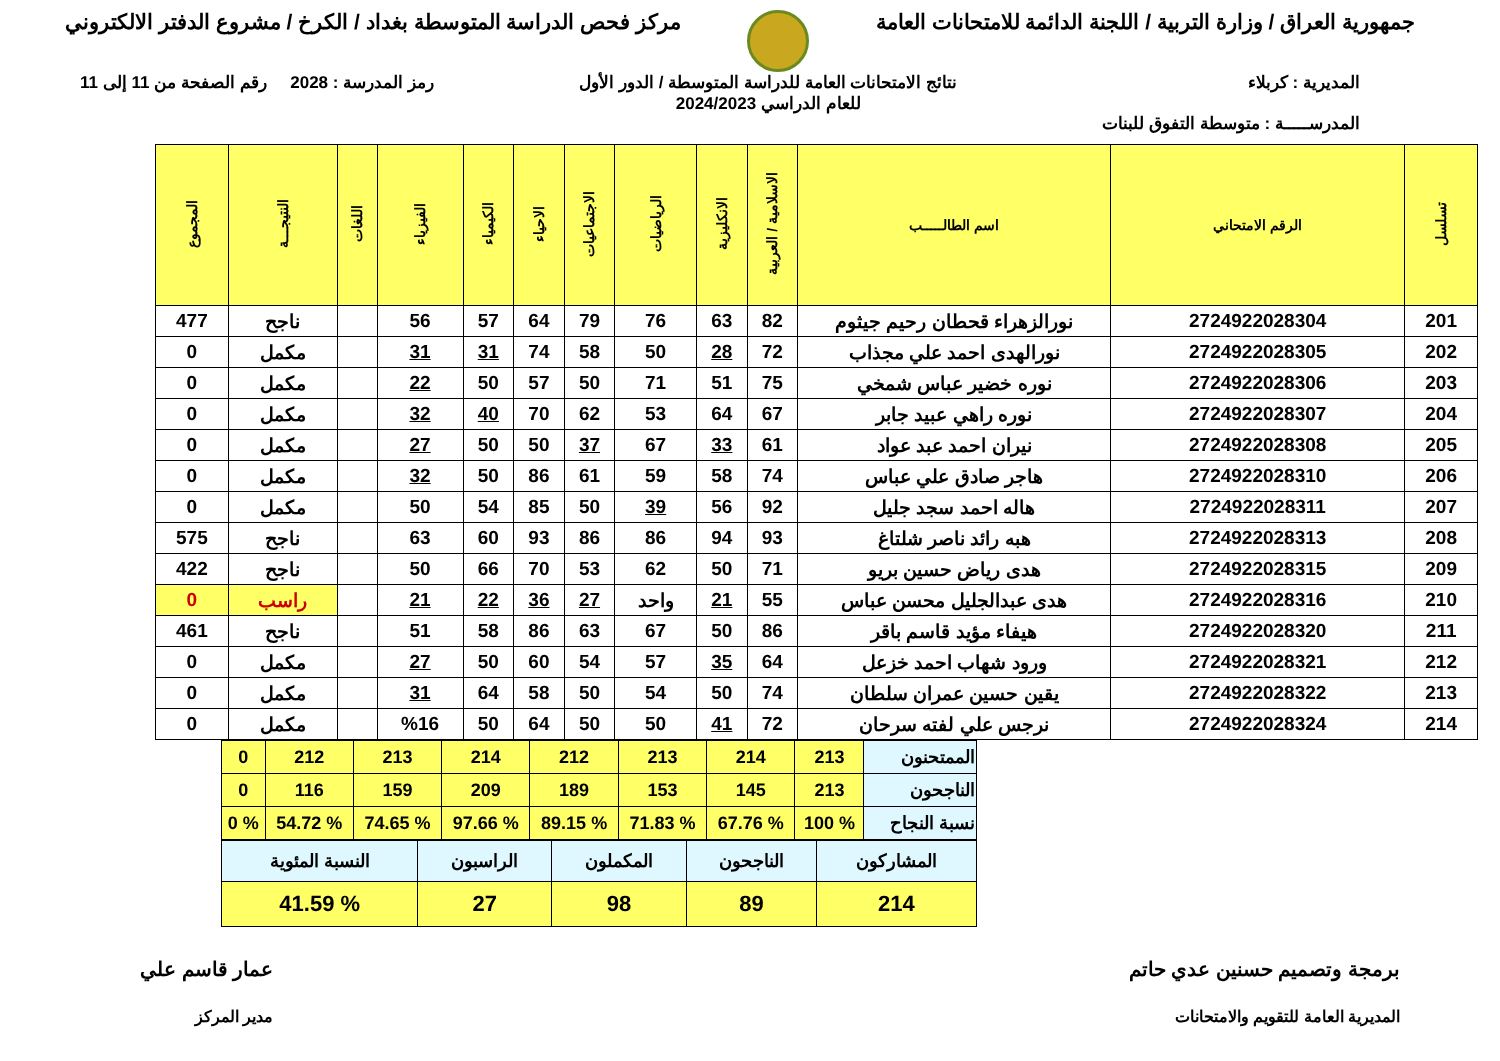جمهورية العراق / وزارة التربية / اللجنة الدائمة للامتحانات العامة
مركز فحص الدراسة المتوسطة بغداد / الكرخ / مشروع الدفتر الالكتروني
المديرية : كربلاء
المدرســـــة : متوسطة التفوق للبنات
نتائج الامتحانات العامة للدراسة المتوسطة / الدور الأول
للعام الدراسي 2024/2023
رمز المدرسة : 2028 رقم الصفحة من 11 إلى 11
| تسلسل | الرقم الامتحاني | اسم الطالـــــب | الاسلامية / العربية | الانكليزية | الرياضيات | الاجتماعيات | الاحياء | الكيمياء | الفيزياء | اللغات | النتيجـــة | المجموع |
| --- | --- | --- | --- | --- | --- | --- | --- | --- | --- | --- | --- | --- |
| 201 | 2724922028304 | نورالزهراء قحطان رحيم جيثوم | 82 | 63 | 76 | 79 | 64 | 57 | 56 | | ناجح | 477 |
| 202 | 2724922028305 | نورالهدى احمد علي مجذاب | 72 | 28 | 50 | 58 | 74 | 31 | 31 | | مكمل | 0 |
| 203 | 2724922028306 | نوره خضير عباس شمخي | 75 | 51 | 71 | 50 | 57 | 50 | 22 | | مكمل | 0 |
| 204 | 2724922028307 | نوره راهي عبيد جابر | 67 | 64 | 53 | 62 | 70 | 40 | 32 | | مكمل | 0 |
| 205 | 2724922028308 | نيران احمد عبد عواد | 61 | 33 | 67 | 37 | 50 | 50 | 27 | | مكمل | 0 |
| 206 | 2724922028310 | هاجر صادق علي عباس | 74 | 58 | 59 | 61 | 86 | 50 | 32 | | مكمل | 0 |
| 207 | 2724922028311 | هاله احمد سجد جليل | 92 | 56 | 39 | 50 | 85 | 54 | 50 | | مكمل | 0 |
| 208 | 2724922028313 | هبه رائد ناصر شلتاغ | 93 | 94 | 86 | 86 | 93 | 60 | 63 | | ناجح | 575 |
| 209 | 2724922028315 | هدى رياض حسين بريو | 71 | 50 | 62 | 53 | 70 | 66 | 50 | | ناجح | 422 |
| 210 | 2724922028316 | هدى عبدالجليل محسن عباس | 55 | 21 | واحد | 27 | 36 | 22 | 21 | | راسب | 0 |
| 211 | 2724922028320 | هيفاء مؤيد قاسم باقر | 86 | 50 | 67 | 63 | 86 | 58 | 51 | | ناجح | 461 |
| 212 | 2724922028321 | ورود شهاب احمد خزعل | 64 | 35 | 57 | 54 | 60 | 50 | 27 | | مكمل | 0 |
| 213 | 2724922028322 | يقين حسين عمران سلطان | 74 | 50 | 54 | 50 | 58 | 64 | 31 | | مكمل | 0 |
| 214 | 2724922028324 | نرجس علي لفته سرحان | 72 | 41 | 50 | 50 | 64 | 50 | %16 | | مكمل | 0 |
| الممتحنون | 213 | 214 | 213 | 212 | 214 | 213 | 212 | 0 |
| الناجحون | 213 | 145 | 153 | 189 | 209 | 159 | 116 | 0 |
| نسبة النجاح | % 100 | % 67.76 | % 71.83 | % 89.15 | % 97.66 | % 74.65 | % 54.72 | % 0 |
| المشاركون | الناجحون | المكملون | الراسبون | النسبة المئوية |
| 214 | 89 | 98 | 27 | % 41.59 |
برمجة وتصميم حسنين عدي حاتم
المديرية العامة للتقويم والامتحانات
عمار قاسم علي
مدير المركز